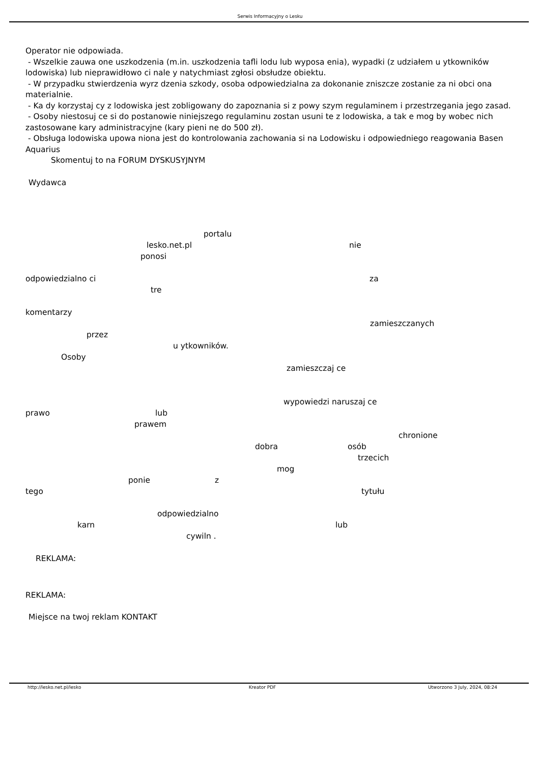Serwis Informacyjny o Lesku
Operator nie odpowiada.
- Wszelkie zauwa one uszkodzenia (m.in. uszkodzenia tafli lodu lub wyposa enia), wypadki (z udziałem u ytkowników lodowiska) lub nieprawidłowo ci nale y natychmiast zgłosi obsłudze obiektu.
- W przypadku stwierdzenia wyrz dzenia szkody, osoba odpowiedzialna za dokonanie zniszcze zostanie za ni obci ona materialnie.
- Ka dy korzystaj cy z lodowiska jest zobligowany do zapoznania si z powy szym regulaminem i przestrzegania jego zasad.
- Osoby niestosuj ce si do postanowie niniejszego regulaminu zostan usuni te z lodowiska, a tak e mog by wobec nich zastosowane kary administracyjne (kary pieni ne do 500 zł).
- Obsługa lodowiska upowa niona jest do kontrolowania zachowania si na Lodowisku i odpowiedniego reagowania Basen Aquarius
Skomentuj to na FORUM DYSKUSYJNYM
Wydawca
portalu
lesko.net.pl nie
ponosi
odpowiedzialno ci za
tre
komentarzy
zamieszczanych
przez
u ytkowników.
Osoby
zamieszczaj ce
wypowiedzi naruszaj ce
prawo lub
prawem
chronione
dobra osób
trzecich
mog
ponie z
tego tytułu
odpowiedzialno
karn lub
cywiln .
REKLAMA:
REKLAMA:
Miejsce na twoj reklam KONTAKT
http://lesko.net.pl/lesko Kreator PDF Utworzono 3 July, 2024, 08:24